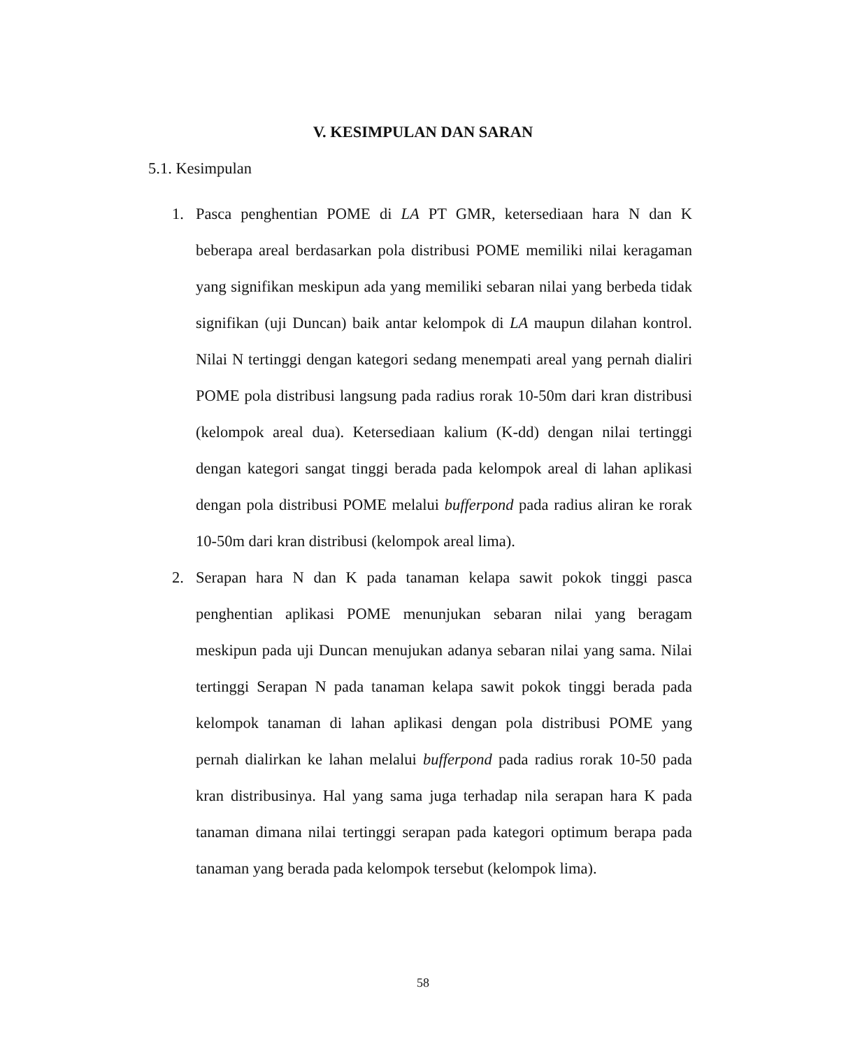V. KESIMPULAN DAN SARAN
5.1. Kesimpulan
1. Pasca penghentian POME di LA PT GMR, ketersediaan hara N dan K beberapa areal berdasarkan pola distribusi POME memiliki nilai keragaman yang signifikan meskipun ada yang memiliki sebaran nilai yang berbeda tidak signifikan (uji Duncan) baik antar kelompok di LA maupun dilahan kontrol. Nilai N tertinggi dengan kategori sedang menempati areal yang pernah dialiri POME pola distribusi langsung pada radius rorak 10-50m dari kran distribusi (kelompok areal dua). Ketersediaan kalium (K-dd) dengan nilai tertinggi dengan kategori sangat tinggi berada pada kelompok areal di lahan aplikasi dengan pola distribusi POME melalui bufferpond pada radius aliran ke rorak 10-50m dari kran distribusi (kelompok areal lima).
2. Serapan hara N dan K pada tanaman kelapa sawit pokok tinggi pasca penghentian aplikasi POME menunjukan sebaran nilai yang beragam meskipun pada uji Duncan menujukan adanya sebaran nilai yang sama. Nilai tertinggi Serapan N pada tanaman kelapa sawit pokok tinggi berada pada kelompok tanaman di lahan aplikasi dengan pola distribusi POME yang pernah dialirkan ke lahan melalui bufferpond pada radius rorak 10-50 pada kran distribusinya. Hal yang sama juga terhadap nila serapan hara K pada tanaman dimana nilai tertinggi serapan pada kategori optimum berapa pada tanaman yang berada pada kelompok tersebut (kelompok lima).
58